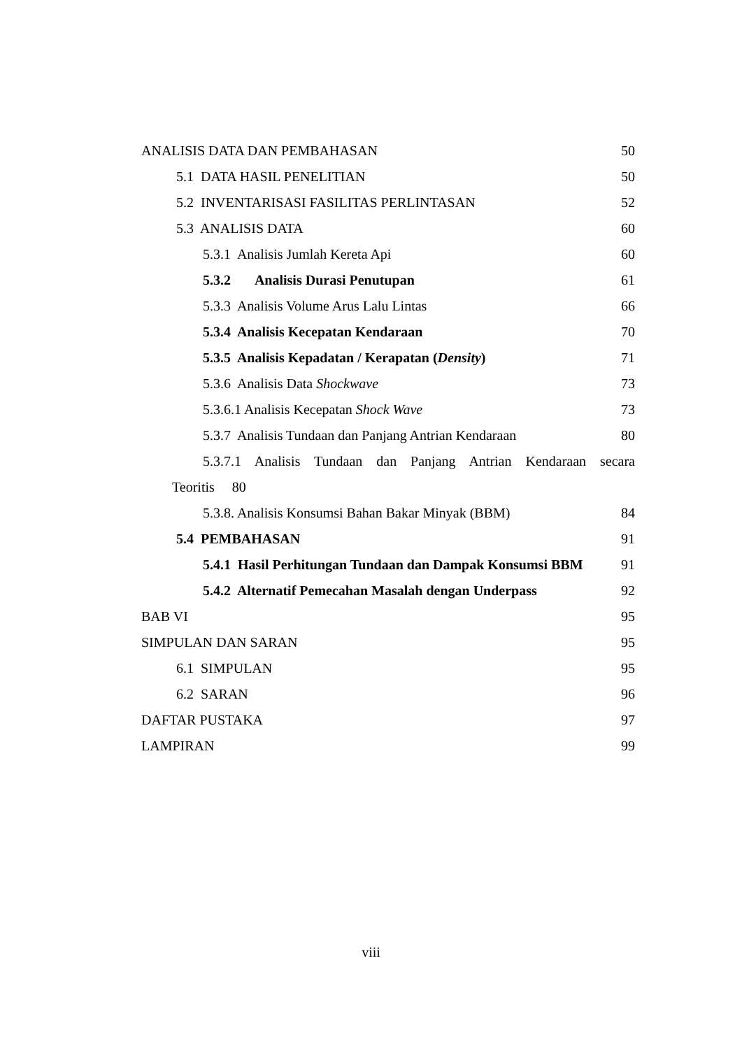ANALISIS DATA DAN PEMBAHASAN 50
5.1 DATA HASIL PENELITIAN 50
5.2 INVENTARISASI FASILITAS PERLINTASAN 52
5.3 ANALISIS DATA 60
5.3.1 Analisis Jumlah Kereta Api 60
5.3.2 Analisis Durasi Penutupan 61
5.3.3 Analisis Volume Arus Lalu Lintas 66
5.3.4 Analisis Kecepatan Kendaraan 70
5.3.5 Analisis Kepadatan / Kerapatan (Density) 71
5.3.6 Analisis Data Shockwave 73
5.3.6.1 Analisis Kecepatan Shock Wave 73
5.3.7 Analisis Tundaan dan Panjang Antrian Kendaraan 80
5.3.7.1 Analisis Tundaan dan Panjang Antrian Kendaraan secara
Teoritis 80
5.3.8. Analisis Konsumsi Bahan Bakar Minyak (BBM) 84
5.4 PEMBAHASAN 91
5.4.1 Hasil Perhitungan Tundaan dan Dampak Konsumsi BBM 91
5.4.2 Alternatif Pemecahan Masalah dengan Underpass 92
BAB VI 95
SIMPULAN DAN SARAN 95
6.1 SIMPULAN 95
6.2 SARAN 96
DAFTAR PUSTAKA 97
LAMPIRAN 99
viii